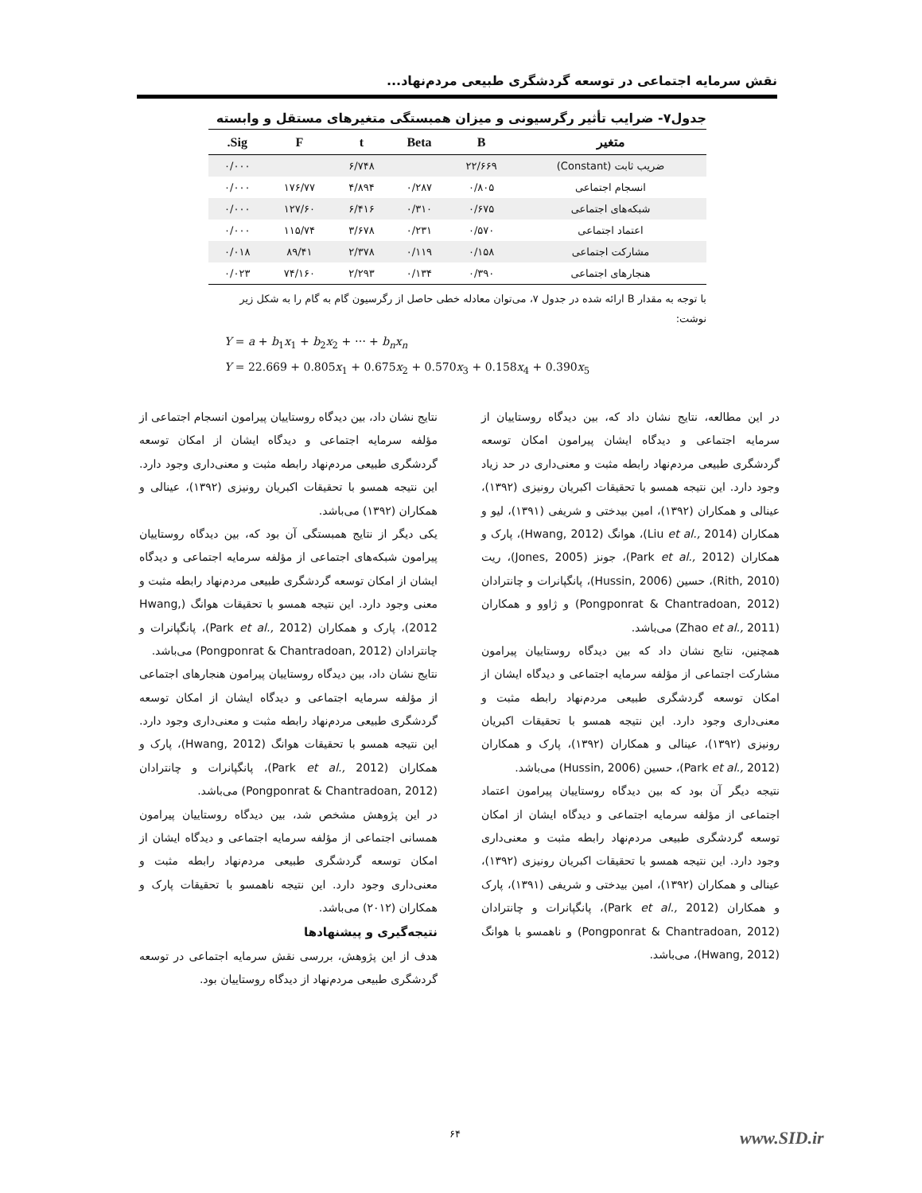نقش سرمایه اجتماعی در توسعه گردشگری طبیعی مردم‌نهاد...
جدول۷- ضرایب تأثیر رگرسیونی و میزان همبستگی متغیرهای مستقل و وابسته
| متغیر | B | Beta | t | F | Sig. |
| --- | --- | --- | --- | --- | --- |
| ضریب ثابت (Constant) | ۲۲/۶۶۹ | | ۶/۷۴۸ | | ۰/۰۰۰ |
| انسجام اجتماعی | ۰/۸۰۵ | ۰/۲۸۷ | ۴/۸۹۴ | ۱۷۶/۷۷ | ۰/۰۰۰ |
| شبکه‌های اجتماعی | ۰/۶۷۵ | ۰/۳۱۰ | ۶/۴۱۶ | ۱۲۷/۶۰ | ۰/۰۰۰ |
| اعتماد اجتماعی | ۰/۵۷۰ | ۰/۲۳۱ | ۳/۶۷۸ | ۱۱۵/۷۴ | ۰/۰۰۰ |
| مشارکت اجتماعی | ۰/۱۵۸ | ۰/۱۱۹ | ۲/۳۷۸ | ۸۹/۴۱ | ۰/۰۱۸ |
| هنجارهای اجتماعی | ۰/۳۹۰ | ۰/۱۳۴ | ۲/۲۹۳ | ۷۴/۱۶۰ | ۰/۰۲۳ |
با توجه به مقدار B ارائه شده در جدول ۷، می‌توان معادله خطی حاصل از رگرسیون گام به گام را به شکل زیر نوشت:
Y = a + b<sub>1</sub>x<sub>1</sub> + b<sub>2</sub>x<sub>2</sub> + ⋯ + b<sub>n</sub>x<sub>n</sub>
Y = 22.669 + 0.805x<sub>1</sub> + 0.675x<sub>2</sub> + 0.570x<sub>3</sub> + 0.158x<sub>4</sub> + 0.390x<sub>5</sub>
در این مطالعه، نتایج نشان داد که، بین دیدگاه روستاییان از سرمایه اجتماعی و دیدگاه ایشان پیرامون امکان توسعه گردشگری طبیعی مردم‌نهاد رابطه مثبت و معنی‌داری در حد زیاد وجود دارد. این نتیجه همسو با تحقیقات اکبریان رونیزی (۱۳۹۲)، عینالی و همکاران (۱۳۹۲)، امین بیدختی و شریفی (۱۳۹۱)، لیو و همکاران (Liu et al., 2014)، هوانگ (Hwang, 2012)، پارک و همکاران (Park et al., 2012)، جونز (Jones, 2005)، ریت (Rith, 2010)، حسین (Hussin, 2006)، پانگپانرات و چانترادان (Pongponrat & Chantradoan, 2012) و ژاوو و همکاران (Zhao et al., 2011) می‌باشد.
همچنین، نتایج نشان داد که بین دیدگاه روستاییان پیرامون مشارکت اجتماعی از مؤلفه سرمایه اجتماعی و دیدگاه ایشان از امکان توسعه گردشگری طبیعی مردم‌نهاد رابطه مثبت و معنی‌داری وجود دارد. این نتیجه همسو با تحقیقات اکبریان رونیزی (۱۳۹۲)، عینالی و همکاران (۱۳۹۲)، پارک و همکاران (Park et al., 2012)، حسین (Hussin, 2006) می‌باشد.
نتیجه دیگر آن بود که بین دیدگاه روستاییان پیرامون اعتماد اجتماعی از مؤلفه سرمایه اجتماعی و دیدگاه ایشان از امکان توسعه گردشگری طبیعی مردم‌نهاد رابطه مثبت و معنی‌داری وجود دارد. این نتیجه همسو با تحقیقات اکبریان رونیزی (۱۳۹۲)، عینالی و همکاران (۱۳۹۲)، امین بیدختی و شریفی (۱۳۹۱)، پارک و همکاران (Park et al., 2012)، پانگپانرات و چانترادان (Pongponrat & Chantradoan, 2012) و ناهمسو با هوانگ (Hwang, 2012)، می‌باشد.
نتایج نشان داد، بین دیدگاه روستاییان پیرامون انسجام اجتماعی از مؤلفه سرمایه اجتماعی و دیدگاه ایشان از امکان توسعه گردشگری طبیعی مردم‌نهاد رابطه مثبت و معنی‌داری وجود دارد. این نتیجه همسو با تحقیقات اکبریان رونیزی (۱۳۹۲)، عینالی و همکاران (۱۳۹۲) می‌باشد.
یکی دیگر از نتایج همبستگی آن بود که، بین دیدگاه روستاییان پیرامون شبکه‌های اجتماعی از مؤلفه سرمایه اجتماعی و دیدگاه ایشان از امکان توسعه گردشگری طبیعی مردم‌نهاد رابطه مثبت و معنی وجود دارد. این نتیجه همسو با تحقیقات هوانگ (Hwang, 2012)، پارک و همکاران (Park et al., 2012)، پانگپانرات و چانترادان (Pongponrat & Chantradoan, 2012) می‌باشد.
نتایج نشان داد، بین دیدگاه روستاییان پیرامون هنجارهای اجتماعی از مؤلفه سرمایه اجتماعی و دیدگاه ایشان از امکان توسعه گردشگری طبیعی مردم‌نهاد رابطه مثبت و معنی‌داری وجود دارد. این نتیجه همسو با تحقیقات هوانگ (Hwang, 2012)، پارک و همکاران (Park et al., 2012)، پانگپانرات و چانترادان (Pongponrat & Chantradoan, 2012) می‌باشد.
در این پژوهش مشخص شد، بین دیدگاه روستاییان پیرامون همسانی اجتماعی از مؤلفه سرمایه اجتماعی و دیدگاه ایشان از امکان توسعه گردشگری طبیعی مردم‌نهاد رابطه مثبت و معنی‌داری وجود دارد. این نتیجه ناهمسو با تحقیقات پارک و همکاران (۲۰۱۲) می‌باشد.
نتیجه‌گیری و پیشنهادها
هدف از این پژوهش، بررسی نقش سرمایه اجتماعی در توسعه گردشگری طبیعی مردم‌نهاد از دیدگاه روستاییان بود.
۶۴ www.SID.ir